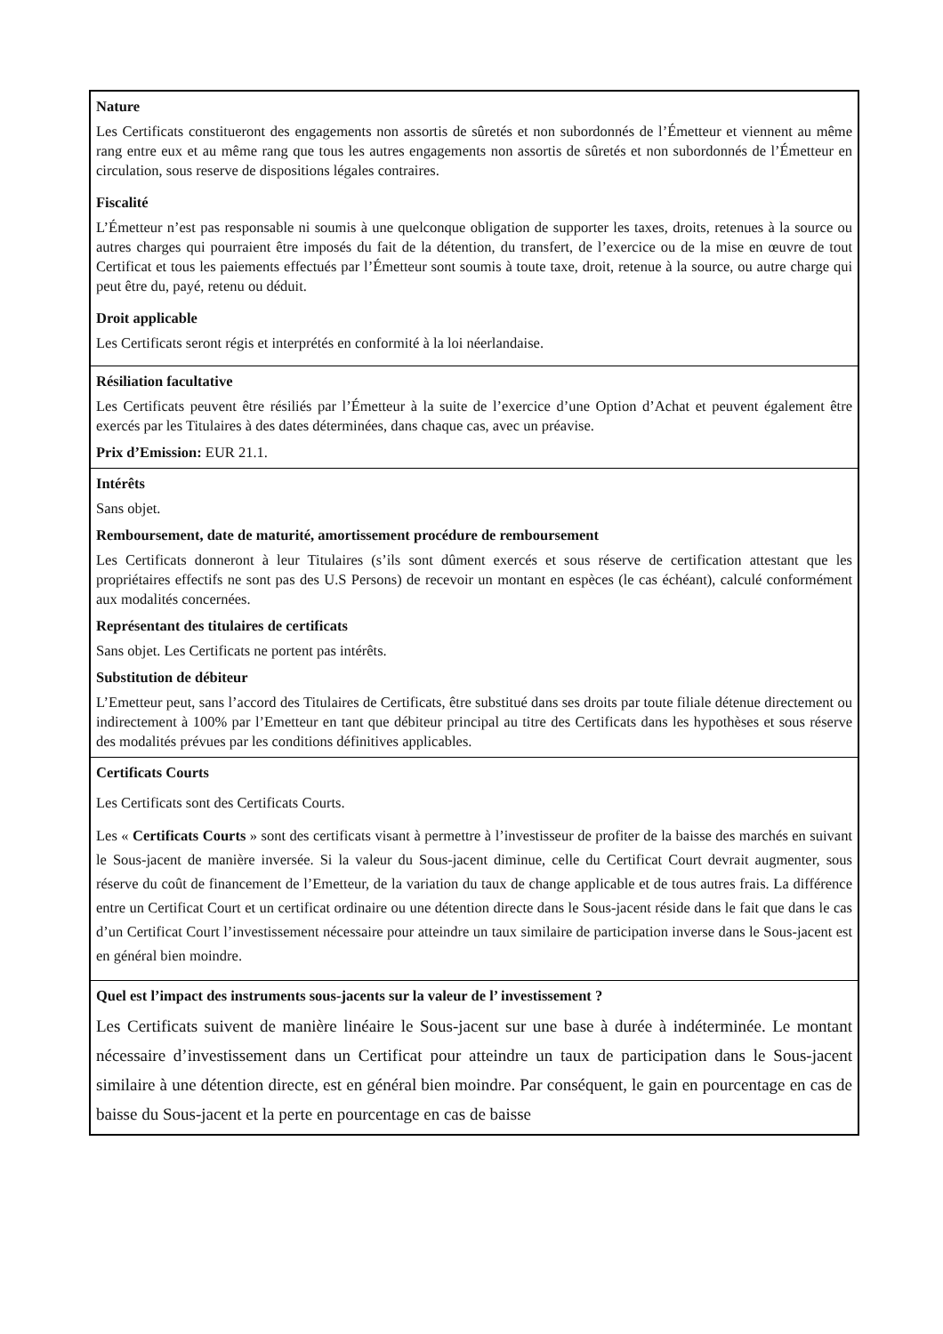| Nature Les Certificats constitueront des engagements non assortis de sûretés et non subordonnés de l’Émetteur et viennent au même rang entre eux et au même rang que tous les autres engagements non assortis de sûretés et non subordonnés de l’Émetteur en circulation, sous reserve de dispositions légales contraires. Fiscalité L’Émetteur n’est pas responsable ni soumis à une quelconque obligation de supporter les taxes, droits, retenues à la source ou autres charges qui pourraient être imposés du fait de la détention, du transfert, de l’exercice ou de la mise en œuvre de tout Certificat et tous les paiements effectués par l’Émetteur sont soumis à toute taxe, droit, retenue à la source, ou autre charge qui peut être du, payé, retenu ou déduit. Droit applicable Les Certificats seront régis et interprétés en conformité à la loi néerlandaise. |
| Résiliation facultative Les Certificats peuvent être résiliés par l’Émetteur à la suite de l’exercice d’une Option d’Achat et peuvent également être exercés par les Titulaires à des dates déterminées, dans chaque cas, avec un préavise. Prix d’Emission: EUR 21.1. |
| Intérêts Sans objet. Remboursement, date de maturité, amortissement procédure de remboursement Les Certificats donneront à leur Titulaires (s’ils sont dûment exercés et sous réserve de certification attestant que les propriétaires effectifs ne sont pas des U.S Persons) de recevoir un montant en espèces (le cas échéant), calculé conformément aux modalités concernées. Représentant des titulaires de certificats Sans objet. Les Certificats ne portent pas intérêts. Substitution de débiteur L’Emetteur peut, sans l’accord des Titulaires de Certificats, être substitué dans ses droits par toute filiale détenue directement ou indirectement à 100% par l’Emetteur en tant que débiteur principal au titre des Certificats dans les hypothèses et sous réserve des modalités prévues par les conditions définitives applicables. |
| Certificats Courts Les Certificats sont des Certificats Courts. Les « Certificats Courts » sont des certificats visant à permettre à l’investisseur de profiter de la baisse des marchés en suivant le Sous-jacent de manière inversée. Si la valeur du Sous-jacent diminue, celle du Certificat Court devrait augmenter, sous réserve du coût de financement de l’Emetteur, de la variation du taux de change applicable et de tous autres frais. La différence entre un Certificat Court et un certificat ordinaire ou une détention directe dans le Sous-jacent réside dans le fait que dans le cas d’un Certificat Court l’investissement nécessaire pour atteindre un taux similaire de participation inverse dans le Sous-jacent est en général bien moindre. |
| Quel est l’impact des instruments sous-jacents sur la valeur de l’ investissement ? Les Certificats suivent de manière linéaire le Sous-jacent sur une base à durée à indéterminée. Le montant nécessaire d’investissement dans un Certificat pour atteindre un taux de participation dans le Sous-jacent similaire à une détention directe, est en général bien moindre. Par conséquent, le gain en pourcentage en cas de baisse du Sous-jacent et la perte en pourcentage en cas de baisse |